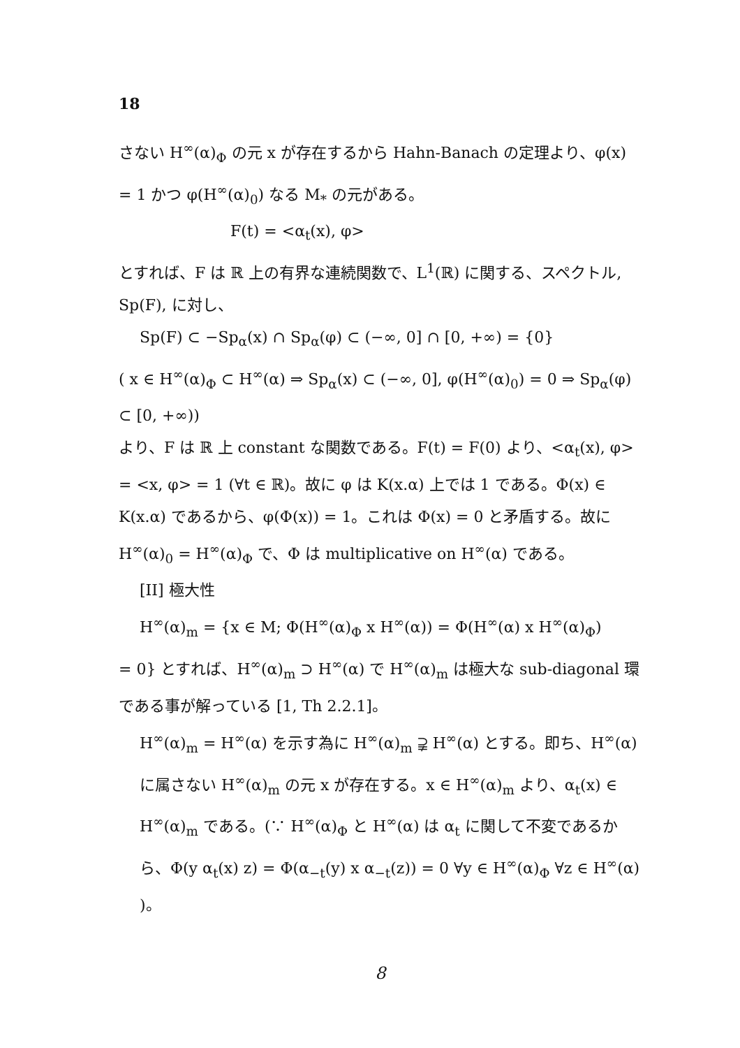18
さない H<sup>∞</sup>(α)<sub>Φ</sub> の元 x が存在するから Hahn-Banach の定理より、φ(x) = 1 かつ φ(H<sup>∞</sup>(α)<sub>0</sub>) なる M<sub>*</sub> の元がある。
F(t) = <α<sub>t</sub>(x), φ>
とすれば、F は ℝ 上の有界な連続関数で、L<sup>1</sup>(ℝ) に関する、スペクトル, Sp(F), に対し、
Sp(F) ⊂ −Sp<sub>α</sub>(x) ∩ Sp<sub>α</sub>(φ) ⊂ (−∞, 0] ∩ [0, +∞) = {0}
( x ∈ H<sup>∞</sup>(α)<sub>Φ</sub> ⊂ H<sup>∞</sup>(α) ⇒ Sp<sub>α</sub>(x) ⊂ (−∞, 0], φ(H<sup>∞</sup>(α)<sub>0</sub>) = 0 ⇒ Sp<sub>α</sub>(φ) ⊂ [0, +∞))
より、F は ℝ 上 constant な関数である。F(t) = F(0) より、<α<sub>t</sub>(x), φ> = <x, φ> = 1 (∀t ∈ ℝ)。故に φ は K(x.α) 上では 1 である。Φ(x) ∈ K(x.α) であるから、φ(Φ(x)) = 1。これは Φ(x) = 0 と矛盾する。故に H<sup>∞</sup>(α)<sub>0</sub> = H<sup>∞</sup>(α)<sub>Φ</sub> で、Φ は multiplicative on H<sup>∞</sup>(α) である。
[II] 極大性
H<sup>∞</sup>(α)<sub>m</sub> = {x ∈ M; Φ(H<sup>∞</sup>(α)<sub>Φ</sub> x H<sup>∞</sup>(α)) = Φ(H<sup>∞</sup>(α) x H<sup>∞</sup>(α)<sub>Φ</sub>)
= 0} とすれば、H<sup>∞</sup>(α)<sub>m</sub> ⊃ H<sup>∞</sup>(α) で H<sup>∞</sup>(α)<sub>m</sub> は極大な sub-diagonal 環である事が解っている [1, Th 2.2.1]。
H<sup>∞</sup>(α)<sub>m</sub> = H<sup>∞</sup>(α) を示す為に H<sup>∞</sup>(α)<sub>m</sub> ⫌ H<sup>∞</sup>(α) とする。即ち、H<sup>∞</sup>(α) に属さない H<sup>∞</sup>(α)<sub>m</sub> の元 x が存在する。x ∈ H<sup>∞</sup>(α)<sub>m</sub> より、α<sub>t</sub>(x) ∈ H<sup>∞</sup>(α)<sub>m</sub> である。(∵ H<sup>∞</sup>(α)<sub>Φ</sub> と H<sup>∞</sup>(α) は α<sub>t</sub> に関して不変であるから、Φ(y α<sub>t</sub>(x) z) = Φ(α<sub>−t</sub>(y) x α<sub>−t</sub>(z)) = 0 ∀y ∈ H<sup>∞</sup>(α)<sub>Φ</sub> ∀z ∈ H<sup>∞</sup>(α) )。
8